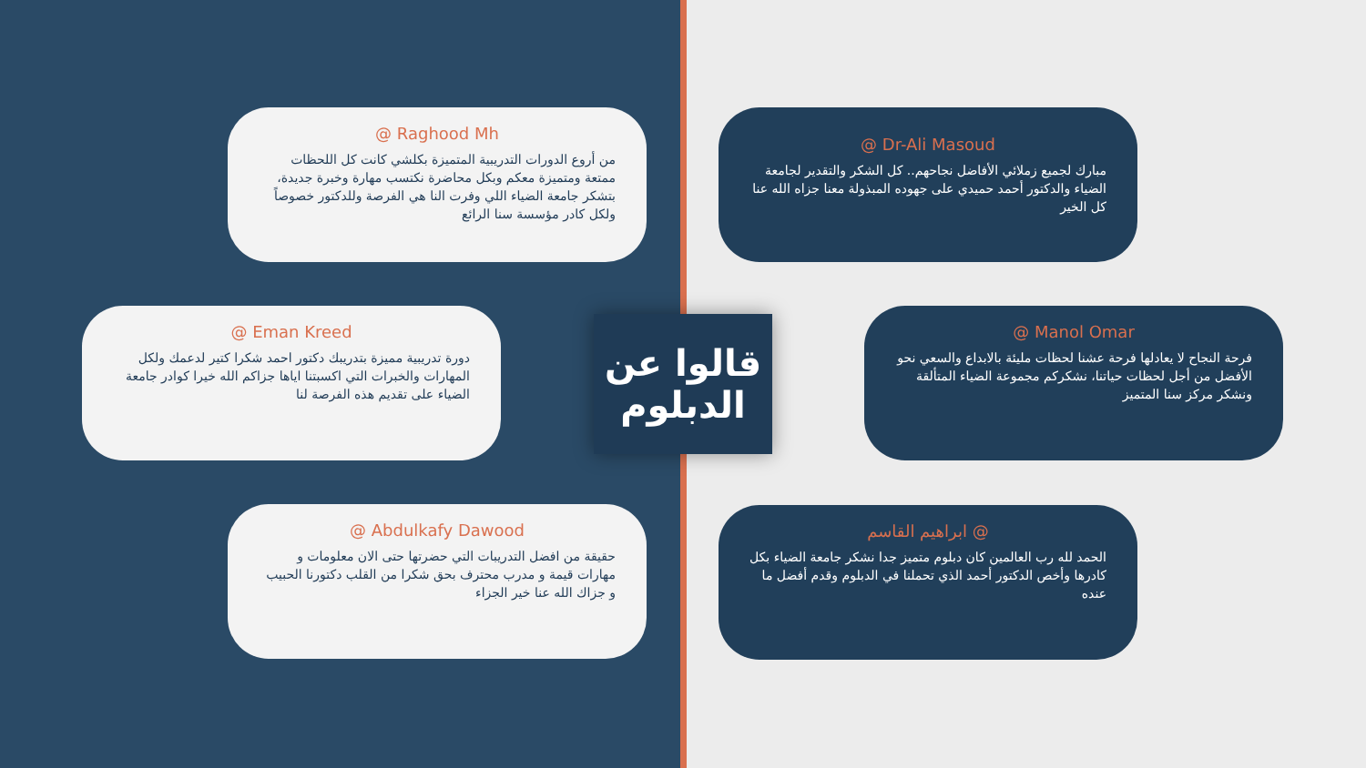@ Raghood Mh
من أروع الدورات التدريبية المتميزة بكلشي كانت كل اللحظات ممتعة ومتميزة معكم وبكل محاضرة نكتسب مهارة وخبرة جديدة، بتشكر جامعة الضياء اللي وفرت النا هي الفرصة وللدكتور خصوصاً ولكل كادر مؤسسة سنا الرائع
@ Dr-Ali Masoud
مبارك لجميع زملائي الأفاضل نجاحهم.. كل الشكر والتقدير لجامعة الضياء والدكتور أحمد حميدي على جهوده المبذولة معنا جزاه الله عنا كل الخير
@ Eman Kreed
دورة تدريبية مميزة بتدريبك دكتور احمد شكرا كتير لدعمك ولكل المهارات والخبرات التي اكسبتنا اياها جزاكم الله خيرا كوادر جامعة الضياء على تقديم هذه الفرصة لنا
قالوا عن
الدبلوم
@ Manol Omar
فرحة النجاح لا يعادلها فرحة عشنا لحظات مليئة بالابداع والسعي نحو الأفضل من أجل لحظات حياتنا، نشكركم مجموعة الضياء المتألقة ونشكر مركز سنا المتميز
@ Abdulkafy Dawood
حقيقة من افضل التدريبات التي حضرتها حتى الان معلومات و مهارات قيمة و مدرب محترف بحق شكرا من القلب دكتورنا الحبيب و جزاك الله عنا خير الجزاء
ابراهيم القاسم @
الحمد لله رب العالمين كان دبلوم متميز جدا نشكر جامعة الضياء بكل كادرها وأخص الدكتور أحمد الذي تحملنا في الدبلوم وقدم أفضل ما عنده